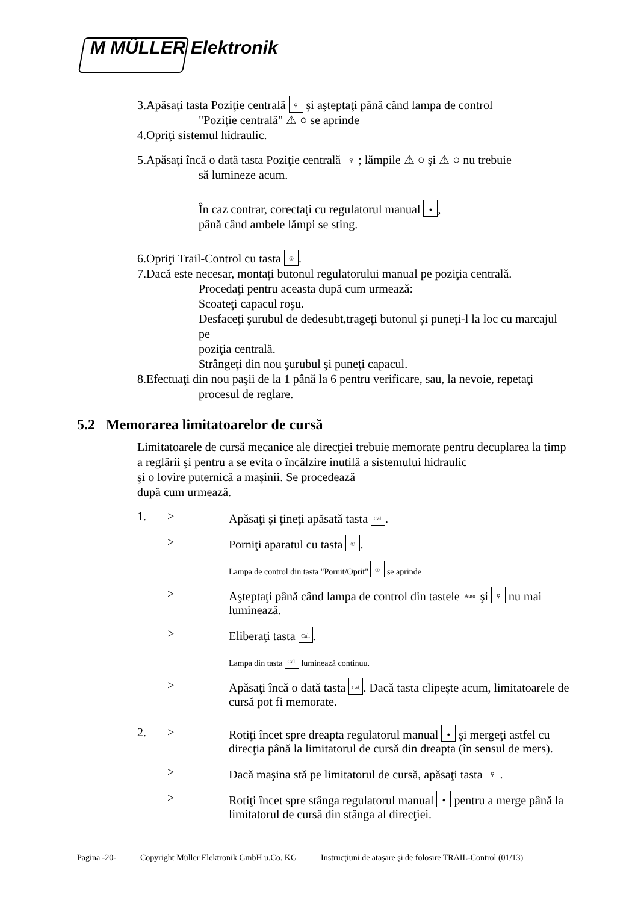M MÜLLER Elektronik
3.Apăsaţi tasta Poziţie centrală ⚲ şi aşteptaţi până când lampa de control
"Poziţie centrală" ⚠ ○ se aprinde
4.Opriţi sistemul hidraulic.
5.Apăsaţi încă o dată tasta Poziţie centrală ⚲; lămpile ⚠ ○ şi ⚠ ○ nu trebuie
să lumineze acum.
În caz contrar, corectaţi cu regulatorul manual ●,
până când ambele lămpi se sting.
6.Opriţi Trail-Control cu tasta ①.
7.Dacă este necesar, montaţi butonul regulatorului manual pe poziţia centrală.
Procedaţi pentru aceasta după cum urmează:
Scoateţi capacul roşu.
Desfaceţi şurubul de dedesubt,trageţi butonul şi puneţi-l la loc cu marcajul pe
poziţia centrală.
Strângeţi din nou şurubul şi puneţi capacul.
8.Efectuaţi din nou paşii de la 1 până la 6 pentru verificare, sau, la nevoie, repetaţi
procesul de reglare.
5.2 Memorarea limitatoarelor de cursă
Limitatoarele de cursă mecanice ale direcţiei trebuie memorate pentru decuplarea la timp a reglării şi pentru a se evita o încălzire inutilă a sistemului hidraulic
şi o lovire puternică a maşinii. Se procedează
după cum urmează.
1. > Apăsaţi şi ţineţi apăsată tasta Cal..
> Porniţi aparatul cu tasta ①.
Lampa de control din tasta "Pornit/Oprit" ① se aprinde
> Aşteptaţi până când lampa de control din tastele Auto şi ⚲ nu mai luminează.
> Eliberaţi tasta Cal..
Lampa din tasta Cal. luminează continuu.
> Apăsaţi încă o dată tasta Cal.. Dacă tasta clipeşte acum, limitatoarele de cursă pot fi memorate.
2. > Rotiţi încet spre dreapta regulatorul manual ● şi mergeţi astfel cu direcţia până la limitatorul de cursă din dreapta (în sensul de mers).
> Dacă maşina stă pe limitatorul de cursă, apăsaţi tasta ⚲.
> Rotiţi încet spre stânga regulatorul manual ● pentru a merge până la limitatorul de cursă din stânga al direcţiei.
Pagina -20- Copyright Müller Elektronik GmbH u.Co. KG Instrucţiuni de ataşare şi de folosire TRAIL-Control (01/13)